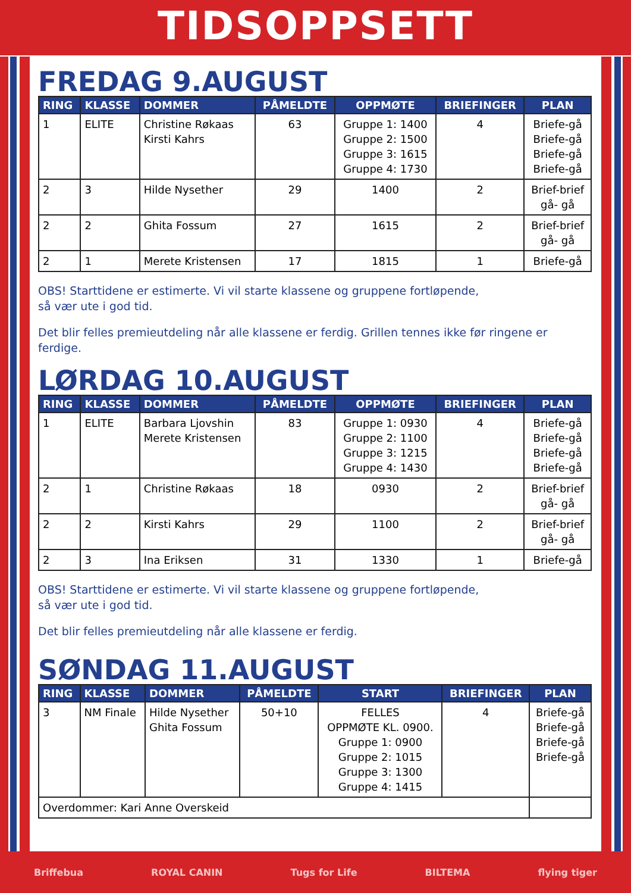TIDSOPPSETT
FREDAG 9.AUGUST
| RING | KLASSE | DOMMER | PÅMELDTE | OPPMØTE | BRIEFINGER | PLAN |
| --- | --- | --- | --- | --- | --- | --- |
| 1 | ELITE | Christine Røkaas Kirsti Kahrs | 63 | Gruppe 1: 1400 Gruppe 2: 1500 Gruppe 3: 1615 Gruppe 4: 1730 | 4 | Briefe-gå Briefe-gå Briefe-gå Briefe-gå |
| 2 | 3 | Hilde Nysether | 29 | 1400 | 2 | Brief-brief gå- gå |
| 2 | 2 | Ghita Fossum | 27 | 1615 | 2 | Brief-brief gå- gå |
| 2 | 1 | Merete Kristensen | 17 | 1815 | 1 | Briefe-gå |
OBS! Starttidene er estimerte. Vi vil starte klassene og gruppene fortløpende,
så vær ute i god tid.
Det blir felles premieutdeling når alle klassene er ferdig. Grillen tennes ikke før ringene er ferdige.
LØRDAG 10.AUGUST
| RING | KLASSE | DOMMER | PÅMELDTE | OPPMØTE | BRIEFINGER | PLAN |
| --- | --- | --- | --- | --- | --- | --- |
| 1 | ELITE | Barbara Ljovshin Merete Kristensen | 83 | Gruppe 1: 0930 Gruppe 2: 1100 Gruppe 3: 1215 Gruppe 4: 1430 | 4 | Briefe-gå Briefe-gå Briefe-gå Briefe-gå |
| 2 | 1 | Christine Røkaas | 18 | 0930 | 2 | Brief-brief gå- gå |
| 2 | 2 | Kirsti Kahrs | 29 | 1100 | 2 | Brief-brief gå- gå |
| 2 | 3 | Ina Eriksen | 31 | 1330 | 1 | Briefe-gå |
OBS! Starttidene er estimerte. Vi vil starte klassene og gruppene fortløpende,
så vær ute i god tid.
Det blir felles premieutdeling når alle klassene er ferdig.
SØNDAG 11.AUGUST
| RING | KLASSE | DOMMER | PÅMELDTE | START | BRIEFINGER | PLAN |
| --- | --- | --- | --- | --- | --- | --- |
| 3 | NM Finale | Hilde Nysether Ghita Fossum | 50+10 | FELLES OPPMØTE KL. 0900. Gruppe 1: 0900 Gruppe 2: 1015 Gruppe 3: 1300 Gruppe 4: 1415 | 4 | Briefe-gå Briefe-gå Briefe-gå Briefe-gå |
| Overdommer: Kari Anne Overskeid | | | | | | |
Briffebua ROYAL CANIN Tugs for Life BILTEMA flying tiger